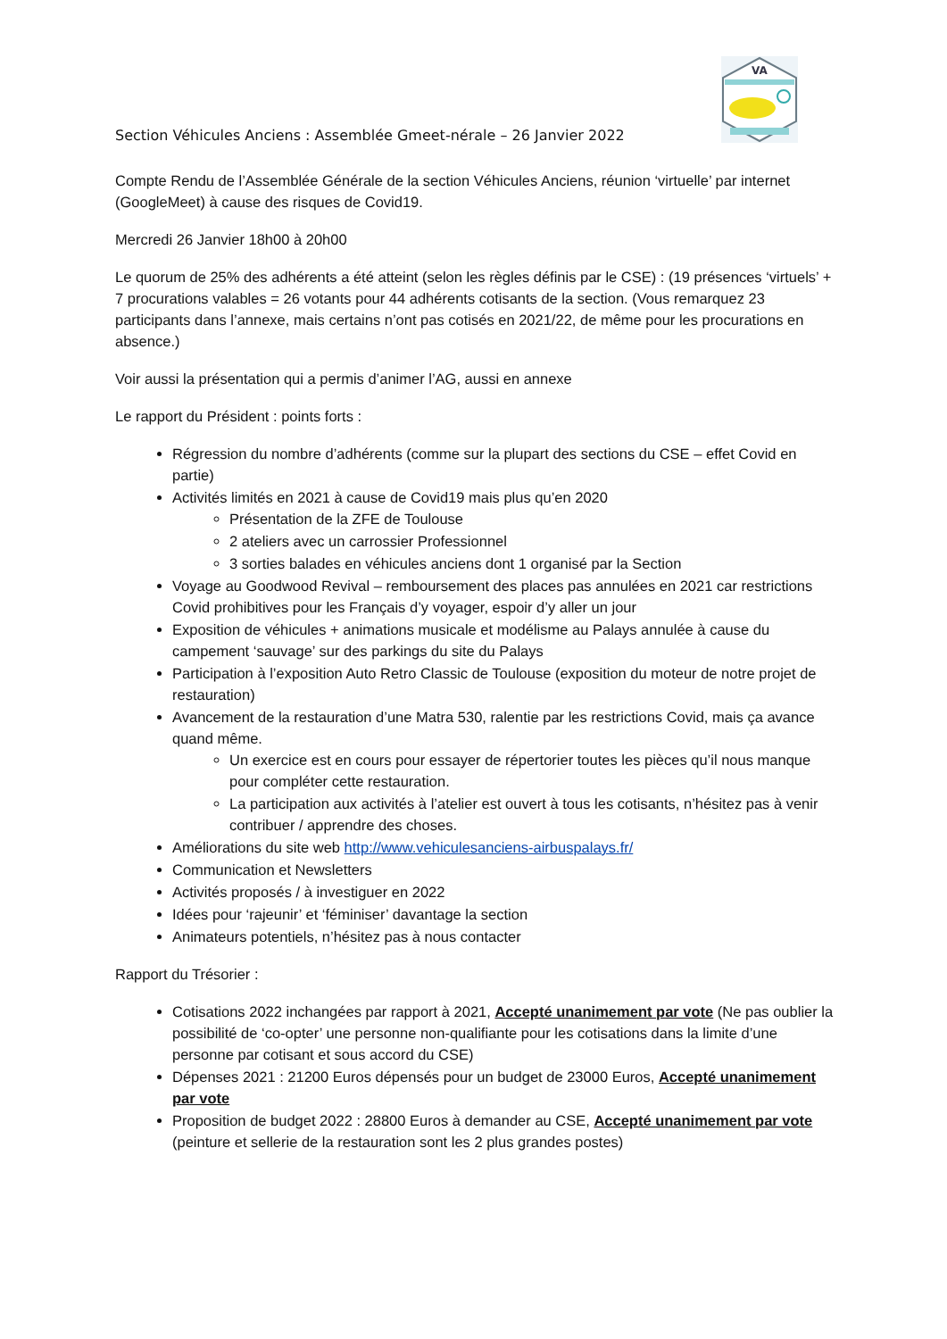VA
Section Véhicules Anciens : Assemblée Gmeet-nérale – 26 Janvier 2022
Compte Rendu de l’Assemblée Générale de la section Véhicules Anciens, réunion ‘virtuelle’ par internet (GoogleMeet) à cause des risques de Covid19.
Mercredi 26 Janvier 18h00 à 20h00
Le quorum de 25% des adhérents a été atteint (selon les règles définis par le CSE) : (19 présences ‘virtuels’ + 7 procurations valables = 26 votants pour 44 adhérents cotisants de la section. (Vous remarquez 23 participants dans l’annexe, mais certains n’ont pas cotisés en 2021/22, de même pour les procurations en absence.)
Voir aussi la présentation qui a permis d’animer l’AG, aussi en annexe
Le rapport du Président : points forts :
Régression du nombre d’adhérents (comme sur la plupart des sections du CSE – effet Covid en partie)
Activités limités en 2021 à cause de Covid19 mais plus qu’en 2020
Présentation de la ZFE de Toulouse
2 ateliers avec un carrossier Professionnel
3 sorties balades en véhicules anciens dont 1 organisé par la Section
Voyage au Goodwood Revival – remboursement des places pas annulées en 2021 car restrictions Covid prohibitives pour les Français d’y voyager, espoir d’y aller un jour
Exposition de véhicules + animations musicale et modélisme au Palays annulée à cause du campement ‘sauvage’ sur des parkings du site du Palays
Participation à l’exposition Auto Retro Classic de Toulouse (exposition du moteur de notre projet de restauration)
Avancement de la restauration d’une Matra 530, ralentie par les restrictions Covid, mais ça avance quand même.
Un exercice est en cours pour essayer de répertorier toutes les pièces qu’il nous manque pour compléter cette restauration.
La participation aux activités à l’atelier est ouvert à tous les cotisants, n’hésitez pas à venir contribuer / apprendre des choses.
Améliorations du site web http://www.vehiculesanciens-airbuspalays.fr/
Communication et Newsletters
Activités proposés / à investiguer en 2022
Idées pour ‘rajeunir’ et ‘féminiser’ davantage la section
Animateurs potentiels, n’hésitez pas à nous contacter
Rapport du Trésorier :
Cotisations 2022 inchangées par rapport à 2021, Accepté unanimement par vote (Ne pas oublier la possibilité de ‘co-opter’ une personne non-qualifiante pour les cotisations dans la limite d’une personne par cotisant et sous accord du CSE)
Dépenses 2021 : 21200 Euros dépensés pour un budget de 23000 Euros, Accepté unanimement par vote
Proposition de budget 2022 : 28800 Euros à demander au CSE, Accepté unanimement par vote (peinture et sellerie de la restauration sont les 2 plus grandes postes)